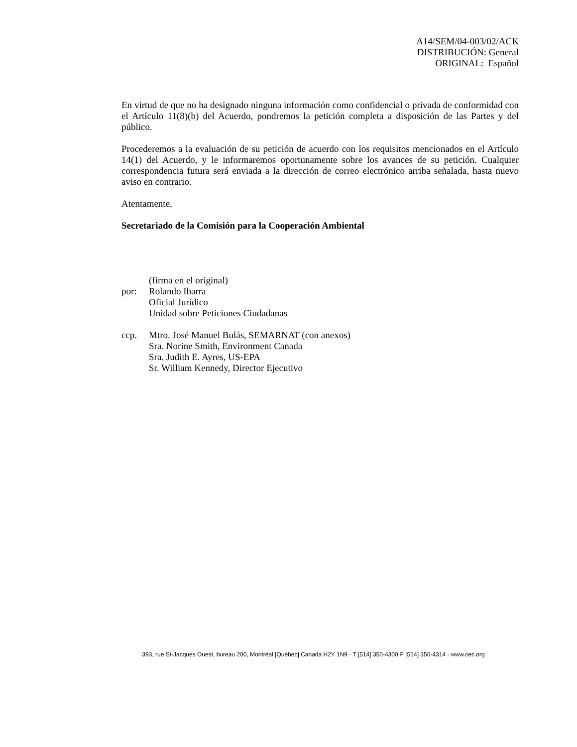A14/SEM/04-003/02/ACK
DISTRIBUCIÓN: General
ORIGINAL: Español
En virtud de que no ha designado ninguna información como confidencial o privada de conformidad con el Artículo 11(8)(b) del Acuerdo, pondremos la petición completa a disposición de las Partes y del público.
Procederemos a la evaluación de su petición de acuerdo con los requisitos mencionados en el Artículo 14(1) del Acuerdo, y le informaremos oportunamente sobre los avances de su petición. Cualquier correspondencia futura será enviada a la dirección de correo electrónico arriba señalada, hasta nuevo aviso en contrario.
Atentamente,
Secretariado de la Comisión para la Cooperación Ambiental
(firma en el original)
por: Rolando Ibarra
Oficial Jurídico
Unidad sobre Peticiones Ciudadanas
ccp. Mtro. José Manuel Bulás, SEMARNAT (con anexos)
Sra. Norine Smith, Environment Canada
Sra. Judith E. Ayres, US-EPA
Sr. William Kennedy, Director Ejecutivo
393, rue St-Jacques Ouest, bureau 200, Montréal [Québec] Canada H2Y 1N9 · T [514] 350-4300·F [514] 350-4314 · www.cec.org